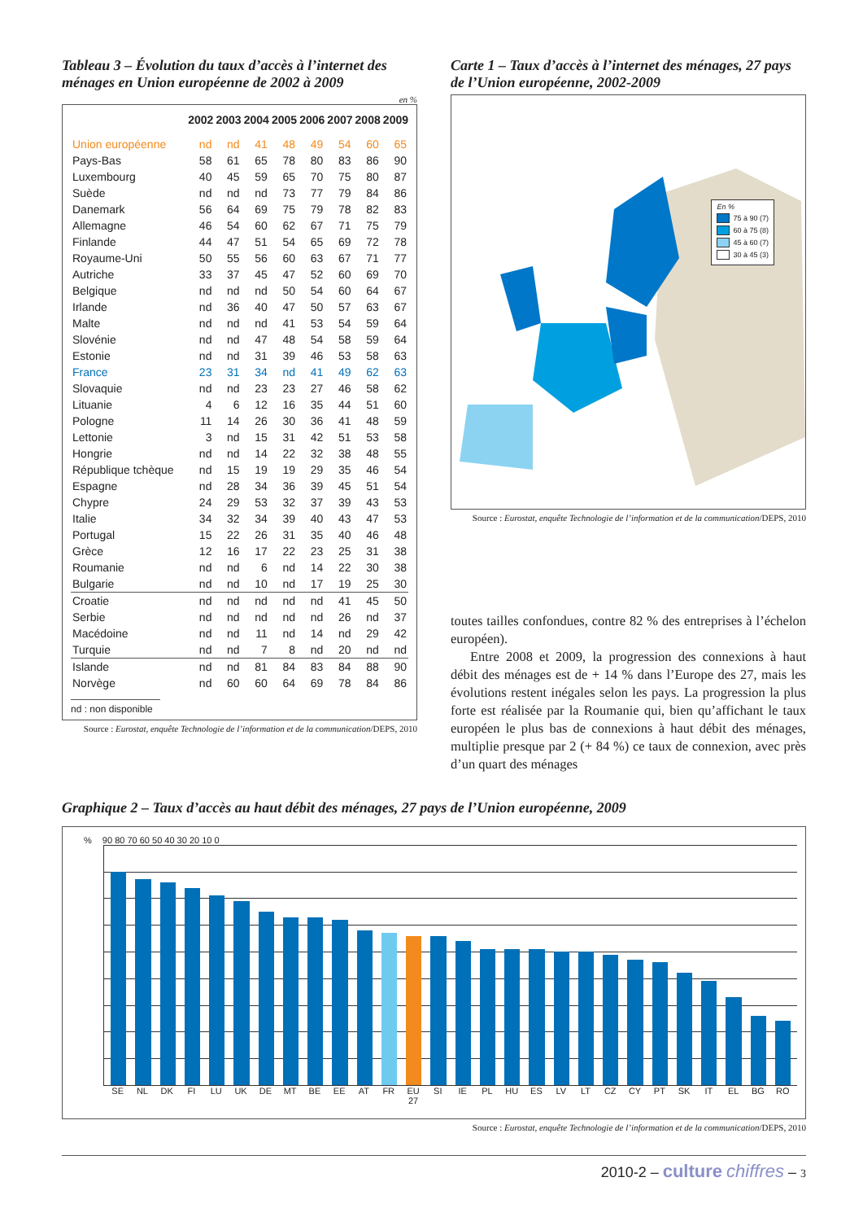Tableau 3 – Évolution du taux d’accès à l’internet des ménages en Union européenne de 2002 à 2009
en %
| | 2002 | 2003 | 2004 | 2005 | 2006 | 2007 | 2008 | 2009 |
| --- | --- | --- | --- | --- | --- | --- | --- | --- |
| Union européenne | nd | nd | 41 | 48 | 49 | 54 | 60 | 65 |
| Pays-Bas | 58 | 61 | 65 | 78 | 80 | 83 | 86 | 90 |
| Luxembourg | 40 | 45 | 59 | 65 | 70 | 75 | 80 | 87 |
| Suède | nd | nd | nd | 73 | 77 | 79 | 84 | 86 |
| Danemark | 56 | 64 | 69 | 75 | 79 | 78 | 82 | 83 |
| Allemagne | 46 | 54 | 60 | 62 | 67 | 71 | 75 | 79 |
| Finlande | 44 | 47 | 51 | 54 | 65 | 69 | 72 | 78 |
| Royaume-Uni | 50 | 55 | 56 | 60 | 63 | 67 | 71 | 77 |
| Autriche | 33 | 37 | 45 | 47 | 52 | 60 | 69 | 70 |
| Belgique | nd | nd | nd | 50 | 54 | 60 | 64 | 67 |
| Irlande | nd | 36 | 40 | 47 | 50 | 57 | 63 | 67 |
| Malte | nd | nd | nd | 41 | 53 | 54 | 59 | 64 |
| Slovénie | nd | nd | 47 | 48 | 54 | 58 | 59 | 64 |
| Estonie | nd | nd | 31 | 39 | 46 | 53 | 58 | 63 |
| France | 23 | 31 | 34 | nd | 41 | 49 | 62 | 63 |
| Slovaquie | nd | nd | 23 | 23 | 27 | 46 | 58 | 62 |
| Lituanie | 4 | 6 | 12 | 16 | 35 | 44 | 51 | 60 |
| Pologne | 11 | 14 | 26 | 30 | 36 | 41 | 48 | 59 |
| Lettonie | 3 | nd | 15 | 31 | 42 | 51 | 53 | 58 |
| Hongrie | nd | nd | 14 | 22 | 32 | 38 | 48 | 55 |
| République tchèque | nd | 15 | 19 | 19 | 29 | 35 | 46 | 54 |
| Espagne | nd | 28 | 34 | 36 | 39 | 45 | 51 | 54 |
| Chypre | 24 | 29 | 53 | 32 | 37 | 39 | 43 | 53 |
| Italie | 34 | 32 | 34 | 39 | 40 | 43 | 47 | 53 |
| Portugal | 15 | 22 | 26 | 31 | 35 | 40 | 46 | 48 |
| Grèce | 12 | 16 | 17 | 22 | 23 | 25 | 31 | 38 |
| Roumanie | nd | nd | 6 | nd | 14 | 22 | 30 | 38 |
| Bulgarie | nd | nd | 10 | nd | 17 | 19 | 25 | 30 |
| Croatie | nd | nd | nd | nd | nd | 41 | 45 | 50 |
| Serbie | nd | nd | nd | nd | nd | 26 | nd | 37 |
| Macédoine | nd | nd | 11 | nd | 14 | nd | 29 | 42 |
| Turquie | nd | nd | 7 | 8 | nd | 20 | nd | nd |
| Islande | nd | nd | 81 | 84 | 83 | 84 | 88 | 90 |
| Norvège | nd | 60 | 60 | 64 | 69 | 78 | 84 | 86 |
nd : non disponible
Source : Eurostat, enquête Technologie de l’information et de la communication/DEPS, 2010
Carte 1 – Taux d’accès à l’internet des ménages, 27 pays de l’Union européenne, 2002-2009
En %
75 à 90 (7)
60 à 75 (8)
45 à 60 (7)
30 à 45 (3)
Source : Eurostat, enquête Technologie de l’information et de la communication/DEPS, 2010
toutes tailles confondues, contre 82 % des entreprises à l’échelon européen).
Entre 2008 et 2009, la progression des connexions à haut débit des ménages est de + 14 % dans l’Europe des 27, mais les évolutions restent inégales selon les pays. La progression la plus forte est réalisée par la Roumanie qui, bien qu’affichant le taux européen le plus bas de connexions à haut débit des ménages, multiplie presque par 2 (+ 84 %) ce taux de connexion, avec près d’un quart des ménages
Graphique 2 – Taux d’accès au haut débit des ménages, 27 pays de l’Union européenne, 2009
% 90 80 70 60 50 40 30 20 10 0
SE NL DK FI LU UK DE MT BE EE AT FR EU 27 SI IE PL HU ES LV LT CZ CY PT SK IT EL BG RO
Source : Eurostat, enquête Technologie de l’information et de la communication/DEPS, 2010
2010-2 – culture chiffres – 3